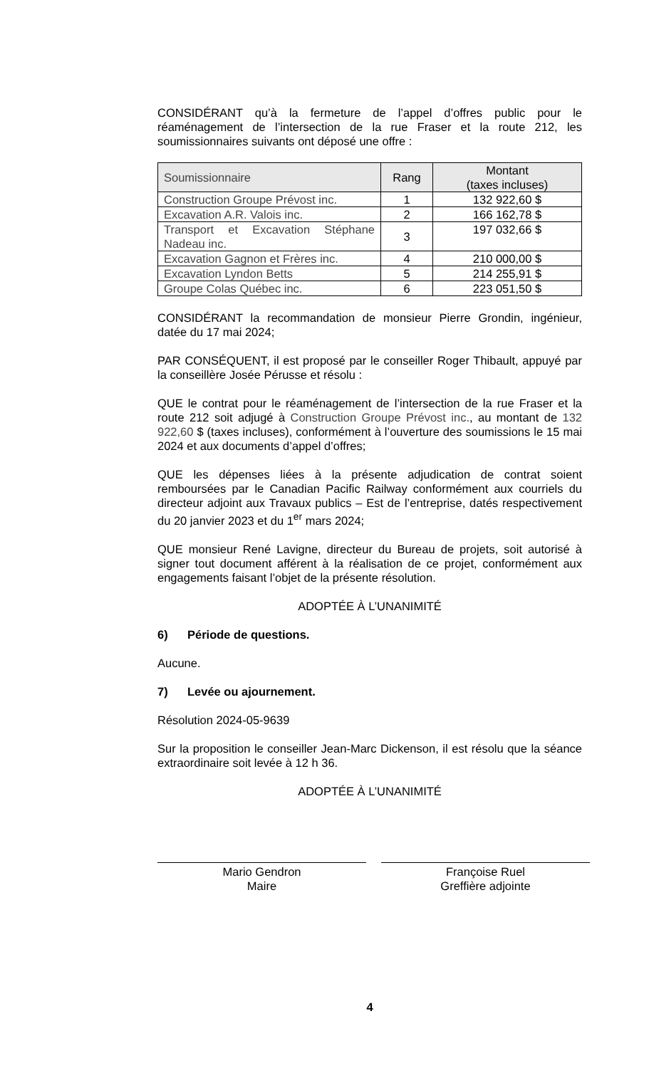CONSIDÉRANT qu’à la fermeture de l’appel d’offres public pour le réaménagement de l’intersection de la rue Fraser et la route 212, les soumissionnaires suivants ont déposé une offre :
| Soumissionnaire | Rang | Montant (taxes incluses) |
| --- | --- | --- |
| Construction Groupe Prévost inc. | 1 | 132 922,60 $ |
| Excavation A.R. Valois inc. | 2 | 166 162,78 $ |
| Transport et Excavation Stéphane Nadeau inc. | 3 | 197 032,66 $ |
| Excavation Gagnon et Frères inc. | 4 | 210 000,00 $ |
| Excavation Lyndon Betts | 5 | 214 255,91 $ |
| Groupe Colas Québec inc. | 6 | 223 051,50 $ |
CONSIDÉRANT la recommandation de monsieur Pierre Grondin, ingénieur, datée du 17 mai 2024;
PAR CONSÉQUENT, il est proposé par le conseiller Roger Thibault, appuyé par la conseillère Josée Pérusse et résolu :
QUE le contrat pour le réaménagement de l’intersection de la rue Fraser et la route 212 soit adjugé à Construction Groupe Prévost inc., au montant de 132 922,60 $ (taxes incluses), conformément à l’ouverture des soumissions le 15 mai 2024 et aux documents d’appel d’offres;
QUE les dépenses liées à la présente adjudication de contrat soient remboursées par le Canadian Pacific Railway conformément aux courriels du directeur adjoint aux Travaux publics – Est de l’entreprise, datés respectivement du 20 janvier 2023 et du 1<sup>er</sup> mars 2024;
QUE monsieur René Lavigne, directeur du Bureau de projets, soit autorisé à signer tout document afférent à la réalisation de ce projet, conformément aux engagements faisant l’objet de la présente résolution.
ADOPTÉE À L’UNANIMITÉ
6) Période de questions.
Aucune.
7) Levée ou ajournement.
Résolution 2024-05-9639
Sur la proposition le conseiller Jean-Marc Dickenson, il est résolu que la séance extraordinaire soit levée à 12 h 36.
ADOPTÉE À L’UNANIMITÉ
Mario Gendron
Maire
Françoise Ruel
Greffière adjointe
4